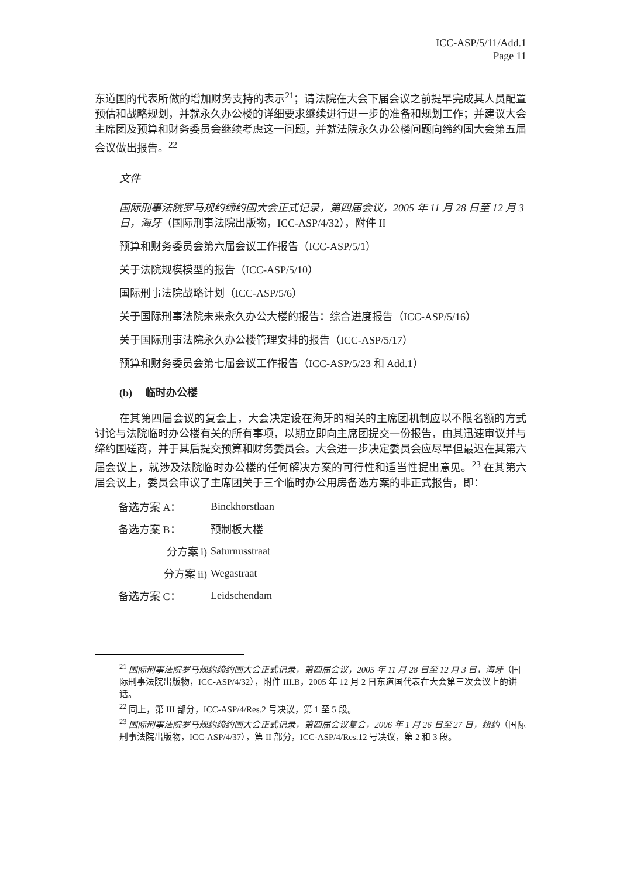ICC-ASP/5/11/Add.1
Page 11
东道国的代表所做的增加财务支持的表示<sup>21</sup>；请法院在大会下届会议之前提早完成其人员配置预估和战略规划，并就永久办公楼的详细要求继续进行进一步的准备和规划工作；并建议大会主席团及预算和财务委员会继续考虑这一问题，并就法院永久办公楼问题向缔约国大会第五届会议做出报告。<sup>22</sup>
文件
国际刑事法院罗马规约缔约国大会正式记录，第四届会议，2005 年 11 月 28 日至 12 月 3 日，海牙（国际刑事法院出版物，ICC-ASP/4/32），附件 II
预算和财务委员会第六届会议工作报告（ICC-ASP/5/1）
关于法院规模模型的报告（ICC-ASP/5/10）
国际刑事法院战略计划（ICC-ASP/5/6）
关于国际刑事法院未来永久办公大楼的报告：综合进度报告（ICC-ASP/5/16）
关于国际刑事法院永久办公楼管理安排的报告（ICC-ASP/5/17）
预算和财务委员会第七届会议工作报告（ICC-ASP/5/23 和 Add.1）
(b) 临时办公楼
在其第四届会议的复会上，大会决定设在海牙的相关的主席团机制应以不限名额的方式讨论与法院临时办公楼有关的所有事项，以期立即向主席团提交一份报告，由其迅速审议并与缔约国磋商，并于其后提交预算和财务委员会。大会进一步决定委员会应尽早但最迟在其第六届会议上，就涉及法院临时办公楼的任何解决方案的可行性和适当性提出意见。<sup>23</sup> 在其第六届会议上，委员会审议了主席团关于三个临时办公用房备选方案的非正式报告，即：
| 备选方案 A： | Binckhorstlaan |
| 备选方案 B： | 预制板大楼 |
| 分方案 i) | Saturnusstraat |
| 分方案 ii) | Wegastraat |
| 备选方案 C： | Leidschendam |
<sup>21</sup> 国际刑事法院罗马规约缔约国大会正式记录，第四届会议，2005 年 11 月 28 日至 12 月 3 日，海牙（国际刑事法院出版物，ICC-ASP/4/32），附件 III.B，2005 年 12 月 2 日东道国代表在大会第三次会议上的讲话。
<sup>22</sup> 同上，第 III 部分，ICC-ASP/4/Res.2 号决议，第 1 至 5 段。
<sup>23</sup> 国际刑事法院罗马规约缔约国大会正式记录，第四届会议复会，2006 年 1 月 26 日至 27 日，纽约（国际刑事法院出版物，ICC-ASP/4/37），第 II 部分，ICC-ASP/4/Res.12 号决议，第 2 和 3 段。